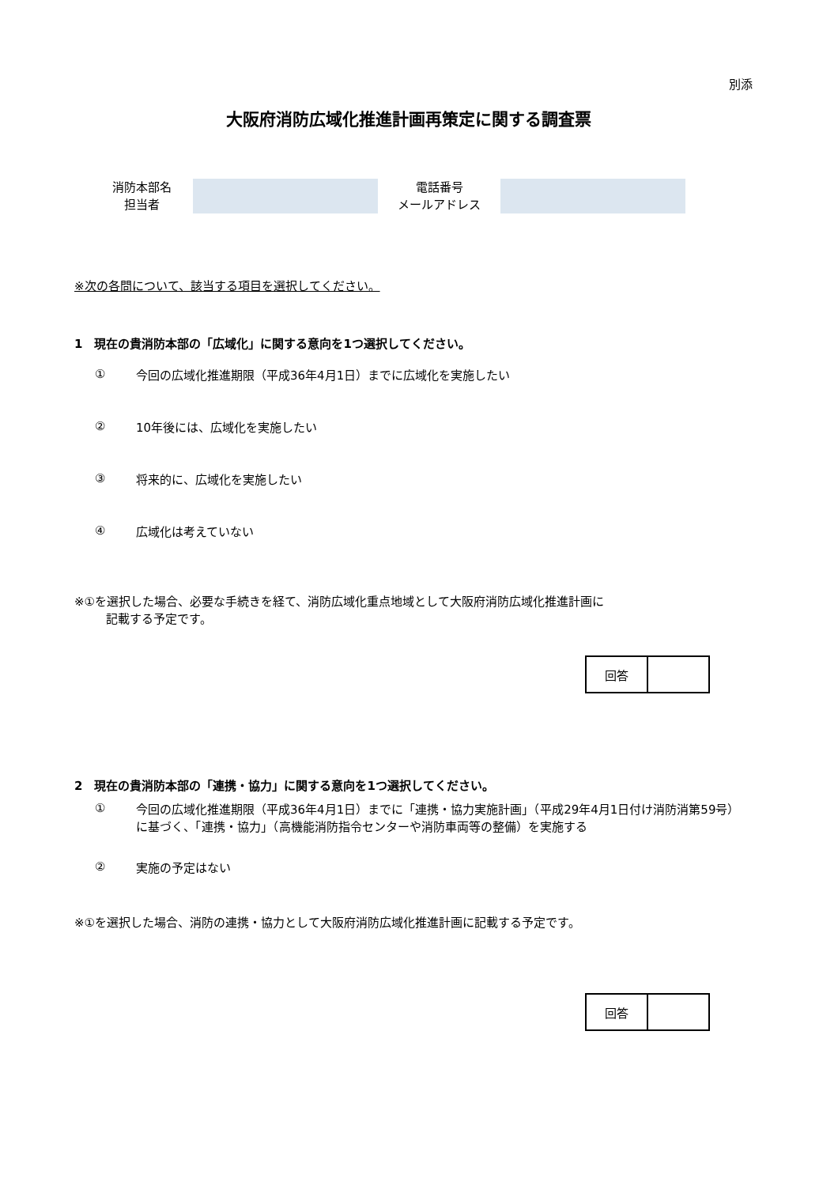別添
大阪府消防広域化推進計画再策定に関する調査票
消防本部名
担当者
電話番号
メールアドレス
※次の各問について、該当する項目を選択してください。
1　現在の貴消防本部の「広域化」に関する意向を1つ選択してください。
① 今回の広域化推進期限（平成36年4月1日）までに広域化を実施したい
② 10年後には、広域化を実施したい
③ 将来的に、広域化を実施したい
④ 広域化は考えていない
※①を選択した場合、必要な手続きを経て、消防広域化重点地域として大阪府消防広域化推進計画に
記載する予定です。
| 回答 | |
2　現在の貴消防本部の「連携・協力」に関する意向を1つ選択してください。
① 今回の広域化推進期限（平成36年4月1日）までに「連携・協力実施計画」（平成29年4月1日付け消防消第59号）に基づく、「連携・協力」（高機能消防指令センターや消防車両等の整備）を実施する
② 実施の予定はない
※①を選択した場合、消防の連携・協力として大阪府消防広域化推進計画に記載する予定です。
| 回答 | |